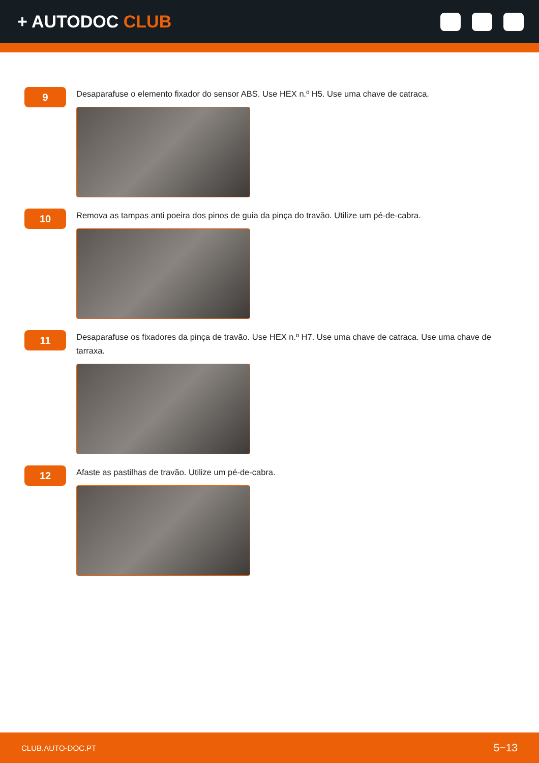+ AUTODOC CLUB
9
Desaparafuse o elemento fixador do sensor ABS. Use HEX n.º H5. Use uma chave de catraca.
10
Remova as tampas anti poeira dos pinos de guia da pinça do travão. Utilize um pé-de-cabra.
11
Desaparafuse os fixadores da pinça de travão. Use HEX n.º H7. Use uma chave de catraca. Use uma chave de tarraxa.
12
Afaste as pastilhas de travão. Utilize um pé-de-cabra.
CLUB.AUTO-DOC.PT 5−13